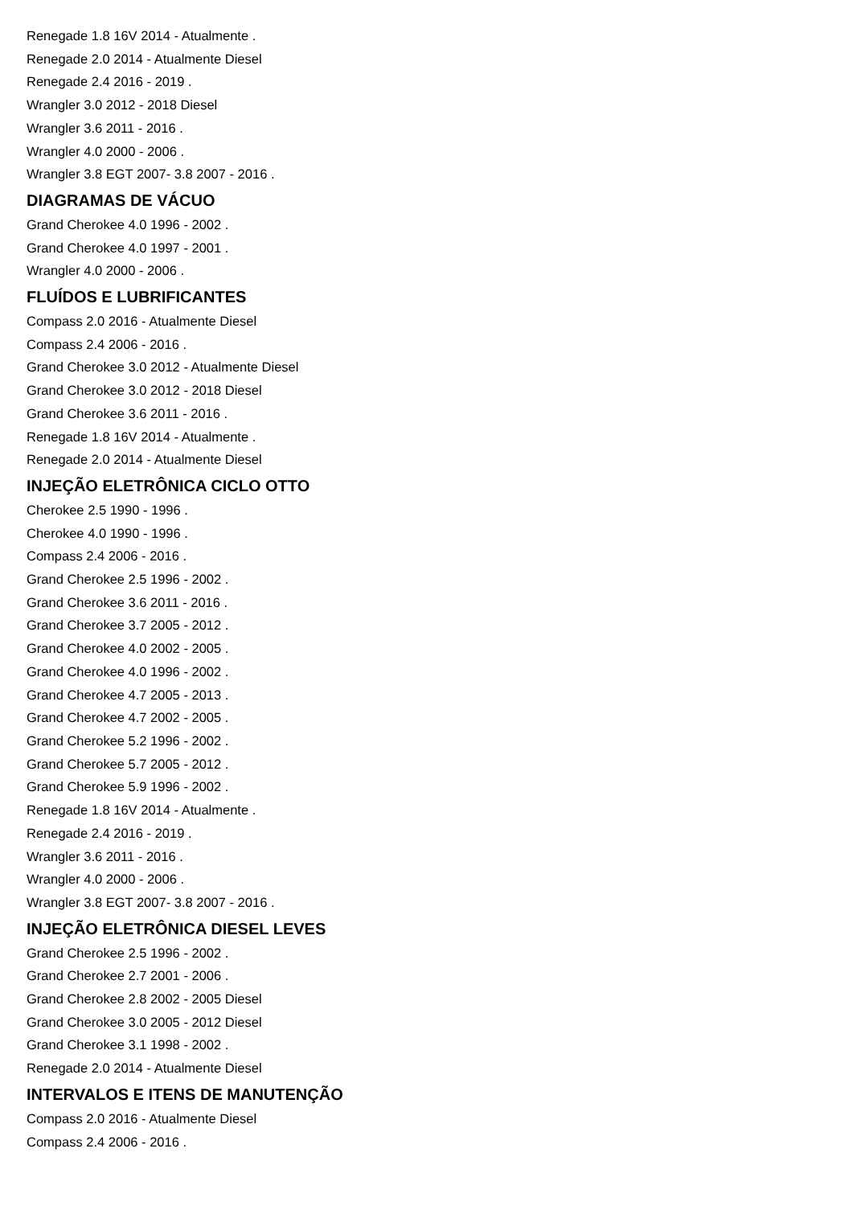Renegade 1.8 16V 2014 - Atualmente .
Renegade 2.0 2014 - Atualmente Diesel
Renegade 2.4 2016 - 2019 .
Wrangler 3.0 2012 - 2018 Diesel
Wrangler 3.6 2011 - 2016 .
Wrangler 4.0 2000 - 2006 .
Wrangler 3.8 EGT 2007- 3.8 2007 - 2016 .
DIAGRAMAS DE VÁCUO
Grand Cherokee 4.0 1996 - 2002 .
Grand Cherokee 4.0 1997 - 2001 .
Wrangler 4.0 2000 - 2006 .
FLUÍDOS E LUBRIFICANTES
Compass 2.0 2016 - Atualmente Diesel
Compass 2.4 2006 - 2016 .
Grand Cherokee 3.0 2012 - Atualmente Diesel
Grand Cherokee 3.0 2012 - 2018 Diesel
Grand Cherokee 3.6 2011 - 2016 .
Renegade 1.8 16V 2014 - Atualmente .
Renegade 2.0 2014 - Atualmente Diesel
INJEÇÃO ELETRÔNICA CICLO OTTO
Cherokee 2.5 1990 - 1996 .
Cherokee 4.0 1990 - 1996 .
Compass 2.4 2006 - 2016 .
Grand Cherokee 2.5 1996 - 2002 .
Grand Cherokee 3.6 2011 - 2016 .
Grand Cherokee 3.7 2005 - 2012 .
Grand Cherokee 4.0 2002 - 2005 .
Grand Cherokee 4.0 1996 - 2002 .
Grand Cherokee 4.7 2005 - 2013 .
Grand Cherokee 4.7 2002 - 2005 .
Grand Cherokee 5.2 1996 - 2002 .
Grand Cherokee 5.7 2005 - 2012 .
Grand Cherokee 5.9 1996 - 2002 .
Renegade 1.8 16V 2014 - Atualmente .
Renegade 2.4 2016 - 2019 .
Wrangler 3.6 2011 - 2016 .
Wrangler 4.0 2000 - 2006 .
Wrangler 3.8 EGT 2007- 3.8 2007 - 2016 .
INJEÇÃO ELETRÔNICA DIESEL LEVES
Grand Cherokee 2.5 1996 - 2002 .
Grand Cherokee 2.7 2001 - 2006 .
Grand Cherokee 2.8 2002 - 2005 Diesel
Grand Cherokee 3.0 2005 - 2012 Diesel
Grand Cherokee 3.1 1998 - 2002 .
Renegade 2.0 2014 - Atualmente Diesel
INTERVALOS E ITENS DE MANUTENÇÃO
Compass 2.0 2016 - Atualmente Diesel
Compass 2.4 2006 - 2016 .